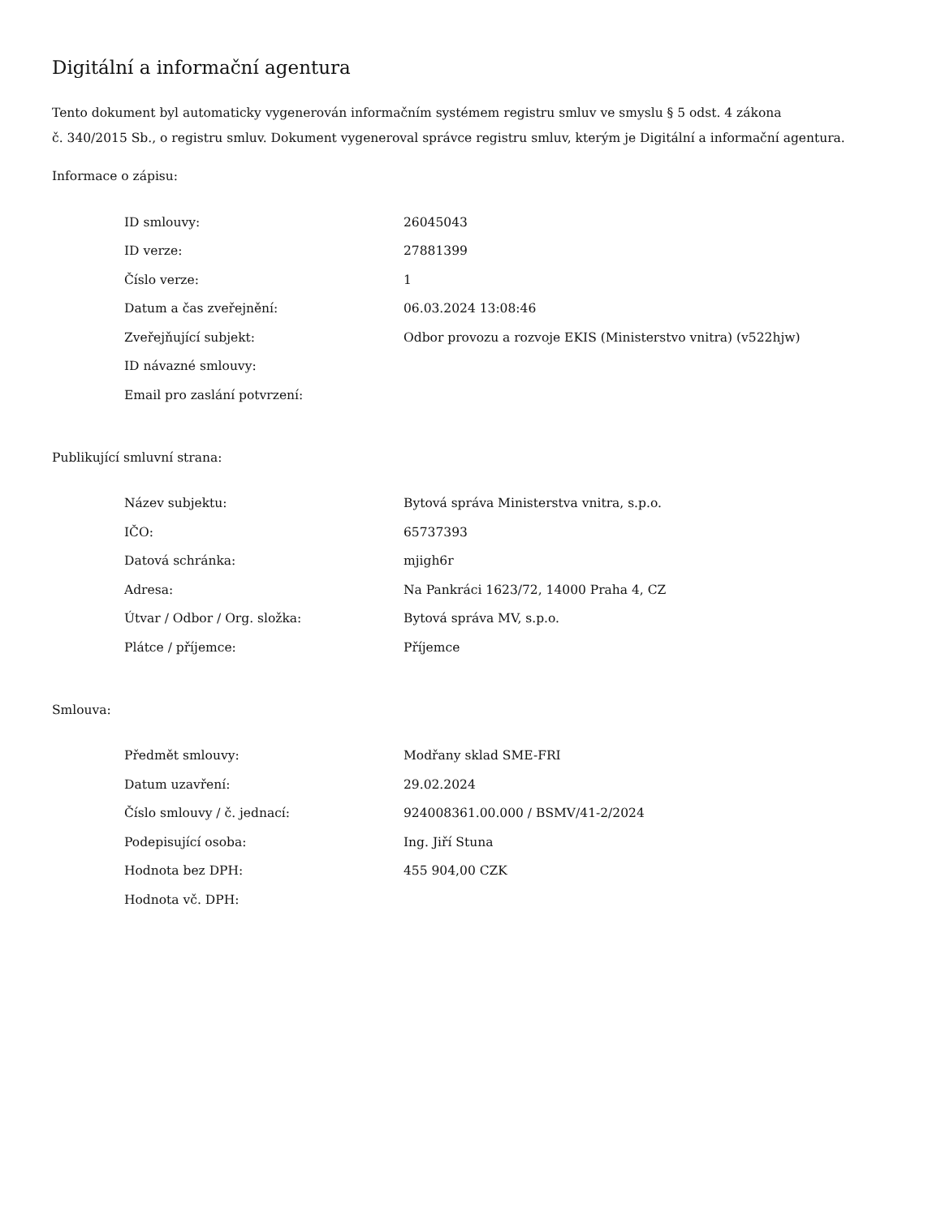Digitální a informační agentura
Tento dokument byl automaticky vygenerován informačním systémem registru smluv ve smyslu § 5 odst. 4 zákona
č. 340/2015 Sb., o registru smluv. Dokument vygeneroval správce registru smluv, kterým je Digitální a informační agentura.
Informace o zápisu:
| ID smlouvy: | 26045043 |
| ID verze: | 27881399 |
| Číslo verze: | 1 |
| Datum a čas zveřejnění: | 06.03.2024 13:08:46 |
| Zveřejňující subjekt: | Odbor provozu a rozvoje EKIS (Ministerstvo vnitra) (v522hjw) |
| ID návazné smlouvy: | |
| Email pro zaslání potvrzení: | |
Publikující smluvní strana:
| Název subjektu: | Bytová správa Ministerstva vnitra, s.p.o. |
| IČO: | 65737393 |
| Datová schránka: | mjigh6r |
| Adresa: | Na Pankráci 1623/72, 14000 Praha 4, CZ |
| Útvar / Odbor / Org. složka: | Bytová správa MV, s.p.o. |
| Plátce / příjemce: | Příjemce |
Smlouva:
| Předmět smlouvy: | Modřany sklad SME-FRI |
| Datum uzavření: | 29.02.2024 |
| Číslo smlouvy / č. jednací: | 924008361.00.000 / BSMV/41-2/2024 |
| Podepisující osoba: | Ing. Jiří Stuna |
| Hodnota bez DPH: | 455 904,00 CZK |
| Hodnota vč. DPH: | |